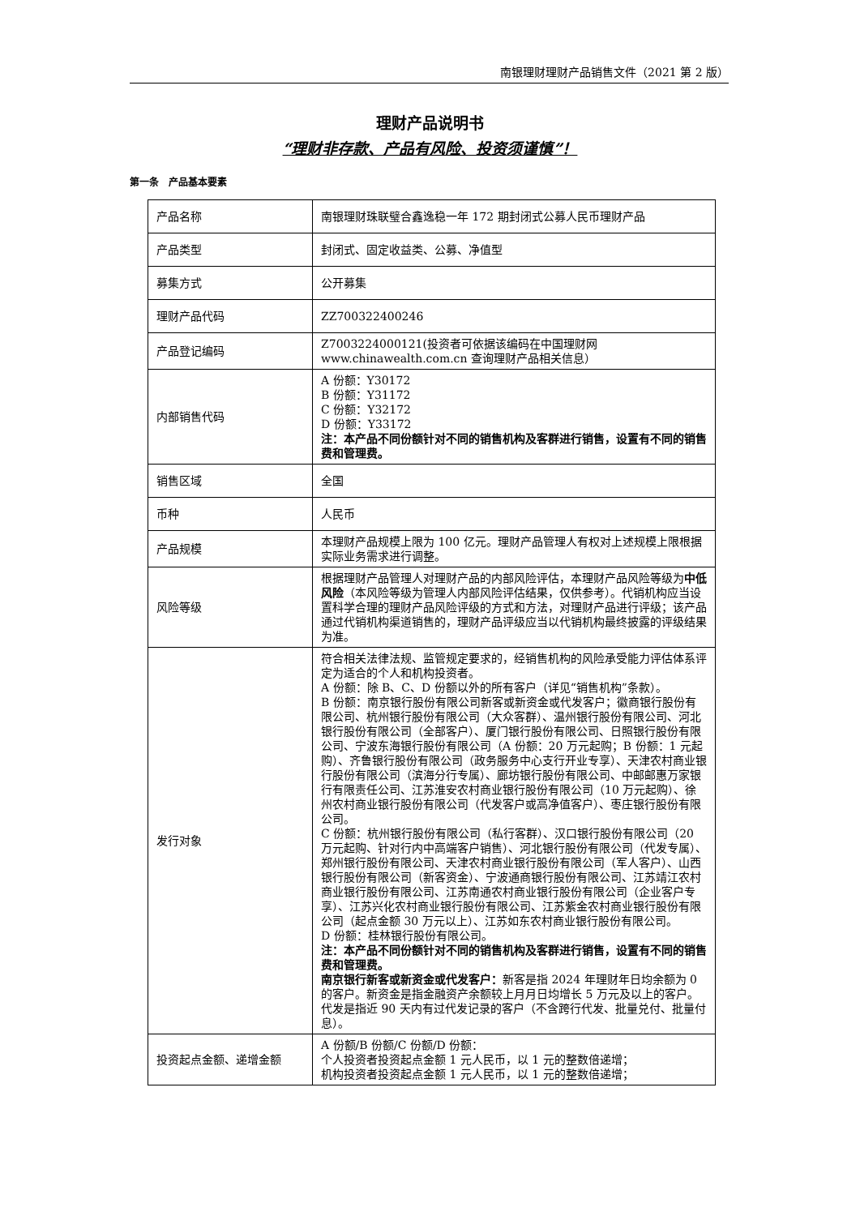南银理财理财产品销售文件（2021 第 2 版）
理财产品说明书
“理财非存款、产品有风险、投资须谨慎”！
第一条　产品基本要素
| 产品名称 | 南银理财珠联璧合鑫逸稳一年 172 期封闭式公募人民币理财产品 |
| 产品类型 | 封闭式、固定收益类、公募、净值型 |
| 募集方式 | 公开募集 |
| 理财产品代码 | ZZ700322400246 |
| 产品登记编码 | Z7003224000121(投资者可依据该编码在中国理财网 www.chinawealth.com.cn 查询理财产品相关信息） |
| 内部销售代码 | A 份额：Y30172 B 份额：Y31172 C 份额：Y32172 D 份额：Y33172 注：本产品不同份额针对不同的销售机构及客群进行销售，设置有不同的销售费和管理费。 |
| 销售区域 | 全国 |
| 币种 | 人民币 |
| 产品规模 | 本理财产品规模上限为 100 亿元。理财产品管理人有权对上述规模上限根据实际业务需求进行调整。 |
| 风险等级 | 根据理财产品管理人对理财产品的内部风险评估，本理财产品风险等级为 中低风险 （本风险等级为管理人内部风险评估结果，仅供参考）。代销机构应当设置科学合理的理财产品风险评级的方式和方法，对理财产品进行评级；该产品通过代销机构渠道销售的，理财产品评级应当以代销机构最终披露的评级结果为准。 |
| 发行对象 | 符合相关法律法规、监管规定要求的，经销售机构的风险承受能力评估体系评定为适合的个人和机构投资者。 A 份额：除 B、C、D 份额以外的所有客户（详见“销售机构”条款）。 B 份额：南京银行股份有限公司新客或新资金或代发客户；徽商银行股份有限公司、杭州银行股份有限公司（大众客群）、温州银行股份有限公司、河北银行股份有限公司（全部客户）、厦门银行股份有限公司、日照银行股份有限公司、宁波东海银行股份有限公司（A 份额：20 万元起购；B 份额：1 元起购）、齐鲁银行股份有限公司（政务服务中心支行开业专享）、天津农村商业银行股份有限公司（滨海分行专属）、廊坊银行股份有限公司、中邮邮惠万家银行有限责任公司、江苏淮安农村商业银行股份有限公司（10 万元起购）、徐州农村商业银行股份有限公司（代发客户或高净值客户）、枣庄银行股份有限公司。 C 份额：杭州银行股份有限公司（私行客群）、汉口银行股份有限公司（20 万元起购、针对行内中高端客户销售）、河北银行股份有限公司（代发专属）、郑州银行股份有限公司、天津农村商业银行股份有限公司（军人客户）、山西银行股份有限公司（新客资金）、宁波通商银行股份有限公司、江苏靖江农村商业银行股份有限公司、江苏南通农村商业银行股份有限公司（企业客户专享）、江苏兴化农村商业银行股份有限公司、江苏紫金农村商业银行股份有限公司（起点金额 30 万元以上）、江苏如东农村商业银行股份有限公司。 D 份额：桂林银行股份有限公司。 注：本产品不同份额针对不同的销售机构及客群进行销售，设置有不同的销售费和管理费。 南京银行新客或新资金或代发客户： 新客是指 2024 年理财年日均余额为 0 的客户。新资金是指金融资产余额较上月月日均增长 5 万元及以上的客户。代发是指近 90 天内有过代发记录的客户（不含跨行代发、批量兑付、批量付息）。 |
| 投资起点金额、递增金额 | A 份额/B 份额/C 份额/D 份额： 个人投资者投资起点金额 1 元人民币，以 1 元的整数倍递增； 机构投资者投资起点金额 1 元人民币，以 1 元的整数倍递增； |